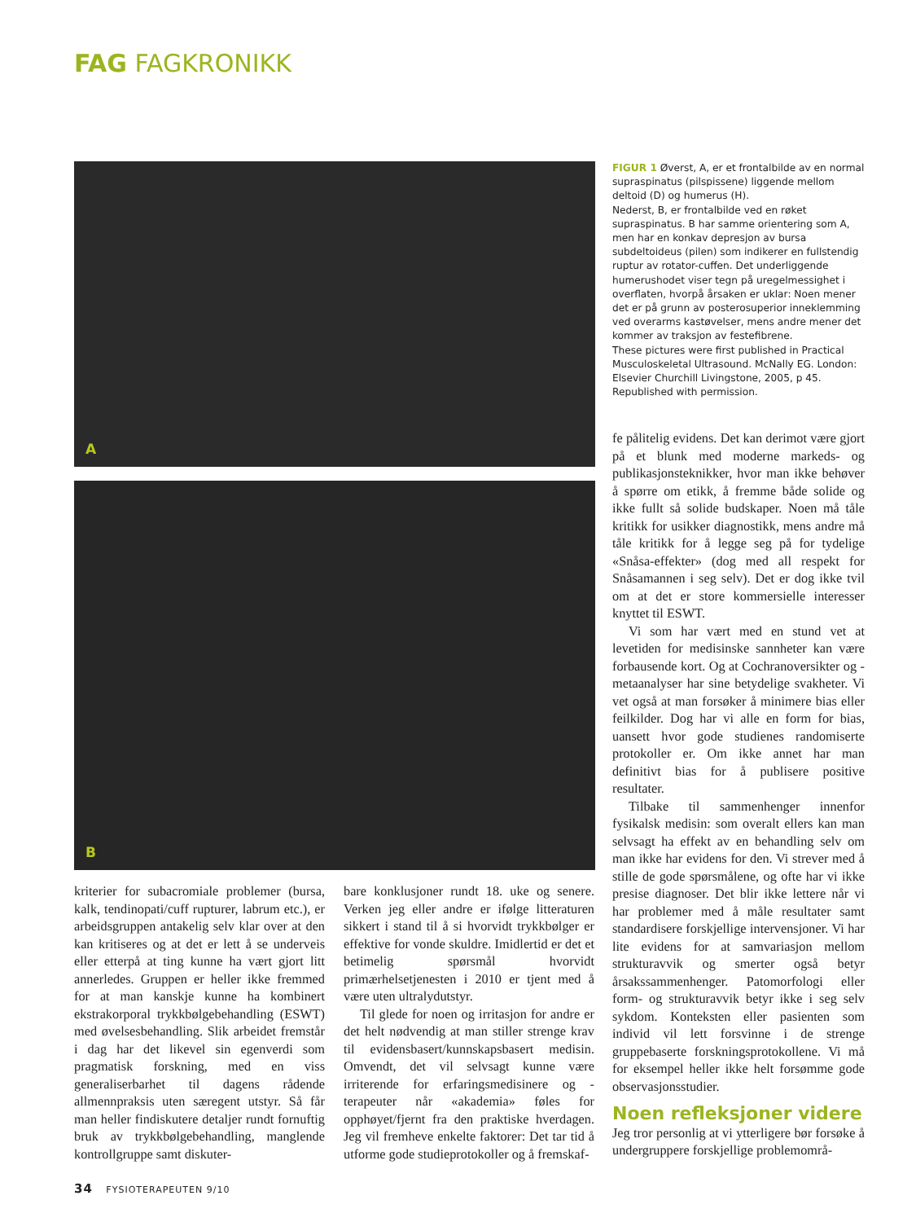FAG FAGKRONIKK
A
B
FIGUR 1 Øverst, A, er et frontalbilde av en normal supraspinatus (pilspissene) liggende mellom deltoid (D) og humerus (H).
Nederst, B, er frontalbilde ved en røket supraspinatus. B har samme orientering som A, men har en konkav depresjon av bursa subdeltoideus (pilen) som indikerer en fullstendig ruptur av rotator-cuffen. Det underliggende humerushodet viser tegn på uregelmessighet i overflaten, hvorpå årsaken er uklar: Noen mener det er på grunn av posterosuperior inneklemming ved overarms kastøvelser, mens andre mener det kommer av traksjon av festefibrene.
These pictures were first published in Practical Musculoskeletal Ultrasound. McNally EG. London: Elsevier Churchill Livingstone, 2005, p 45. Republished with permission.
kriterier for subacromiale problemer (bursa, kalk, tendinopati/cuff rupturer, labrum etc.), er arbeidsgruppen antakelig selv klar over at den kan kritiseres og at det er lett å se underveis eller etterpå at ting kunne ha vært gjort litt annerledes. Gruppen er heller ikke fremmed for at man kanskje kunne ha kombinert ekstrakorporal trykkbølgebehandling (ESWT) med øvelsesbehandling. Slik arbeidet fremstår i dag har det likevel sin egenverdi som pragmatisk forskning, med en viss generaliserbarhet til dagens rådende allmennpraksis uten særegent utstyr. Så får man heller findiskutere detaljer rundt fornuftig bruk av trykkbølgebehandling, manglende kontrollgruppe samt diskuter-
bare konklusjoner rundt 18. uke og senere. Verken jeg eller andre er ifølge litteraturen sikkert i stand til å si hvorvidt trykkbølger er effektive for vonde skuldre. Imidlertid er det et betimelig spørsmål hvorvidt primærhelsetjenesten i 2010 er tjent med å være uten ultralydutstyr.
Til glede for noen og irritasjon for andre er det helt nødvendig at man stiller strenge krav til evidensbasert/kunnskapsbasert medisin. Omvendt, det vil selvsagt kunne være irriterende for erfaringsmedisinere og -terapeuter når «akademia» føles for opphøyet/fjernt fra den praktiske hverdagen. Jeg vil fremheve enkelte faktorer: Det tar tid å utforme gode studieprotokoller og å fremskaf-
fe pålitelig evidens. Det kan derimot være gjort på et blunk med moderne markeds- og publikasjonsteknikker, hvor man ikke behøver å spørre om etikk, å fremme både solide og ikke fullt så solide budskaper. Noen må tåle kritikk for usikker diagnostikk, mens andre må tåle kritikk for å legge seg på for tydelige «Snåsa-effekter» (dog med all respekt for Snåsamannen i seg selv). Det er dog ikke tvil om at det er store kommersielle interesser knyttet til ESWT.
Vi som har vært med en stund vet at levetiden for medisinske sannheter kan være forbausende kort. Og at Cochranoversikter og -metaanalyser har sine betydelige svakheter. Vi vet også at man forsøker å minimere bias eller feilkilder. Dog har vi alle en form for bias, uansett hvor gode studienes randomiserte protokoller er. Om ikke annet har man definitivt bias for å publisere positive resultater.
Tilbake til sammenhenger innenfor fysikalsk medisin: som overalt ellers kan man selvsagt ha effekt av en behandling selv om man ikke har evidens for den. Vi strever med å stille de gode spørsmålene, og ofte har vi ikke presise diagnoser. Det blir ikke lettere når vi har problemer med å måle resultater samt standardisere forskjellige intervensjoner. Vi har lite evidens for at samvariasjon mellom strukturavvik og smerter også betyr årsakssammenhenger. Patomorfologi eller form- og strukturavvik betyr ikke i seg selv sykdom. Konteksten eller pasienten som individ vil lett forsvinne i de strenge gruppebaserte forskningsprotokollene. Vi må for eksempel heller ikke helt forsømme gode observasjonsstudier.
Noen refleksjoner videre
Jeg tror personlig at vi ytterligere bør forsøke å undergruppere forskjellige problemområ-
34 FYSIOTERAPEUTEN 9/10